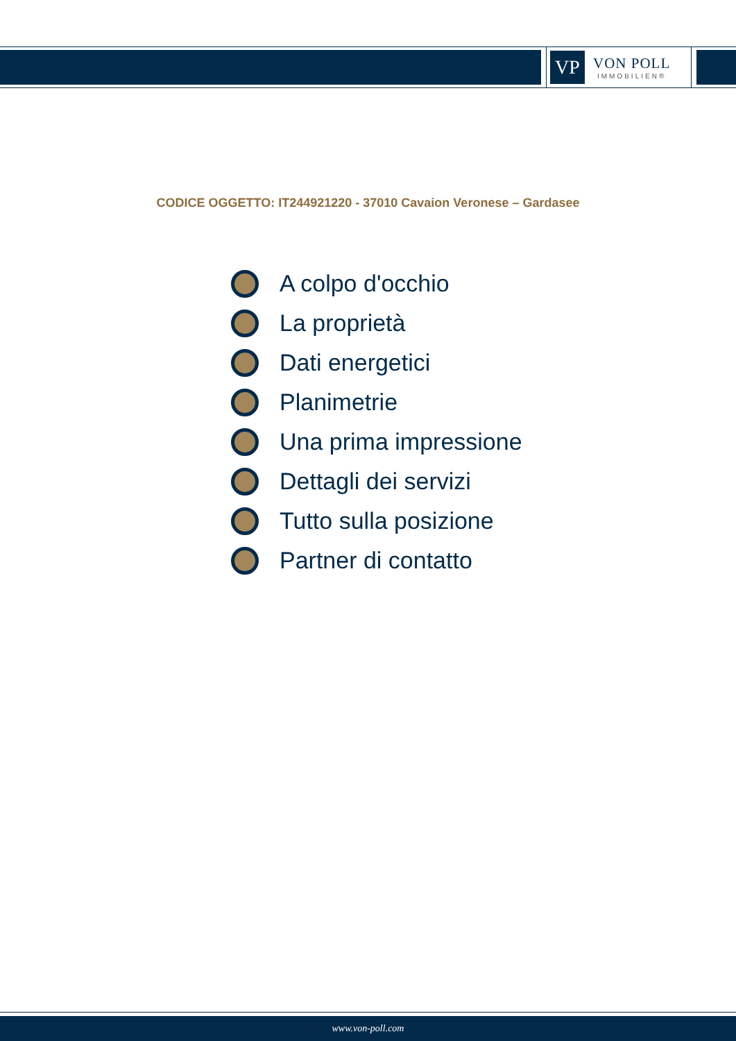VP
VON POLL
IMMOBILIEN®
CODICE OGGETTO: IT244921220 - 37010 Cavaion Veronese – Gardasee
A colpo d'occhio
La proprietà
Dati energetici
Planimetrie
Una prima impressione
Dettagli dei servizi
Tutto sulla posizione
Partner di contatto
www.von-poll.com